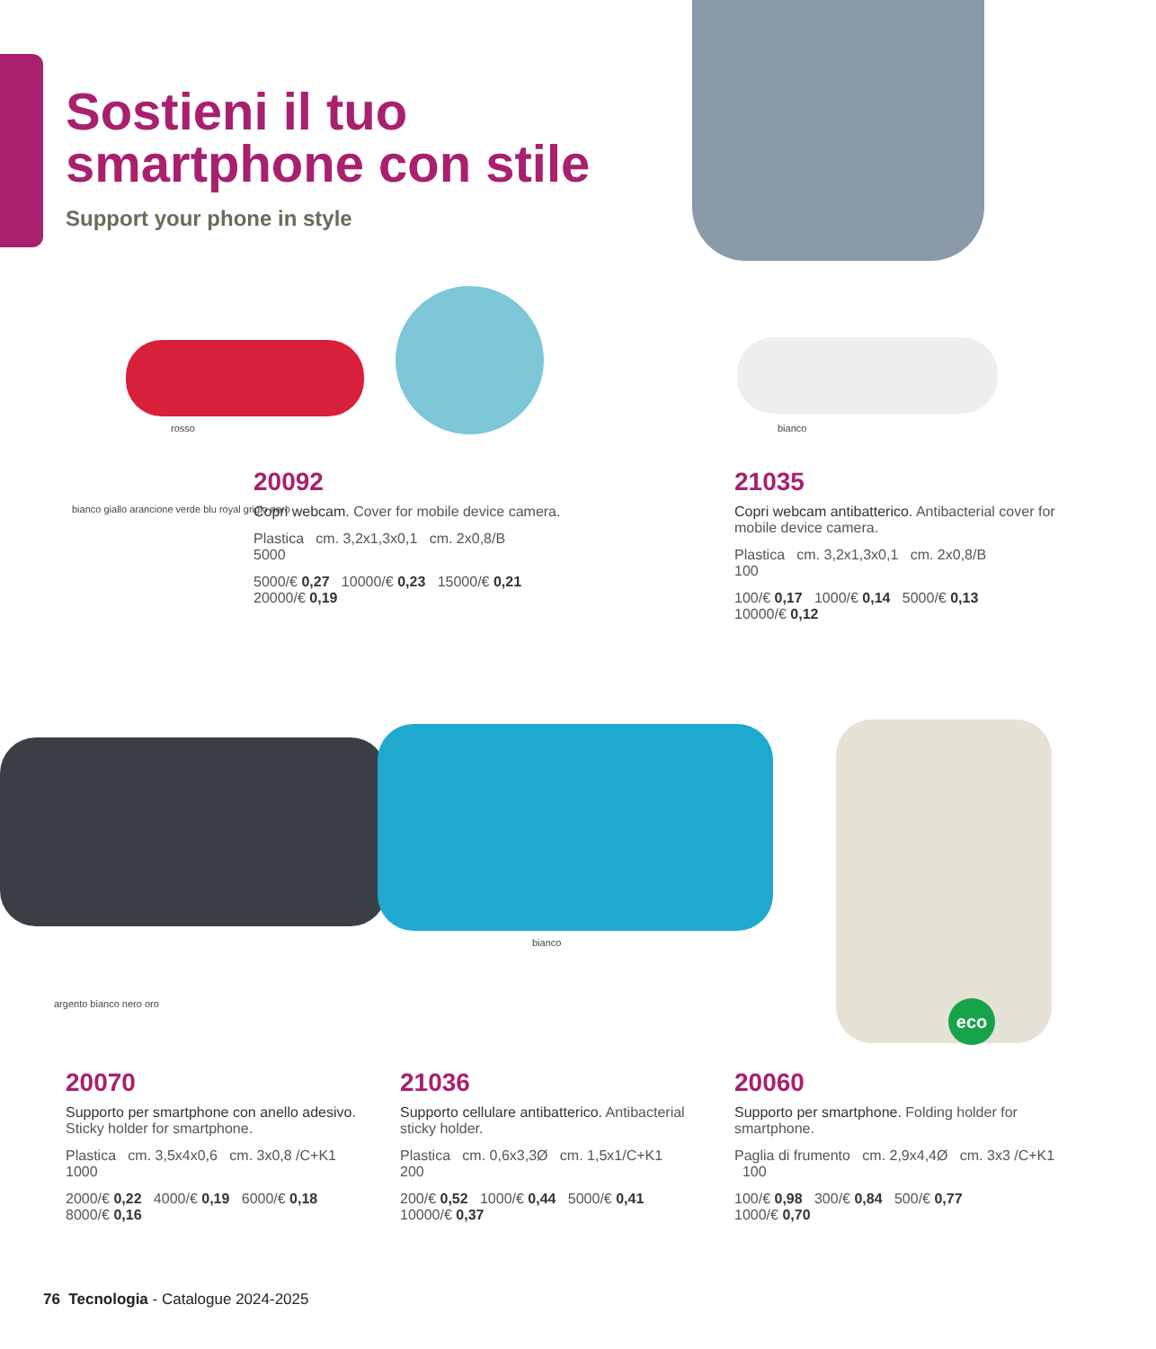Sostieni il tuo smartphone con stile
Support your phone in style
rosso bianco
bianco giallo arancione verde blu royal grigio nero
20092
Copri webcam. Cover for mobile device camera.
Plastica cm. 3,2x1,3x0,1 cm. 2x0,8/B
5000
5000/€ 0,27 10000/€ 0,23 15000/€ 0,21
20000/€ 0,19
21035
Copri webcam antibatterico. Antibacterial cover for mobile device camera.
Plastica cm. 3,2x1,3x0,1 cm. 2x0,8/B
100
100/€ 0,17 1000/€ 0,14 5000/€ 0,13
10000/€ 0,12
bianco
argento bianco nero oro eco
20070
Supporto per smartphone con anello adesivo. Sticky holder for smartphone.
Plastica cm. 3,5x4x0,6 cm. 3x0,8 /C+K1
1000
2000/€ 0,22 4000/€ 0,19 6000/€ 0,18
8000/€ 0,16
21036
Supporto cellulare antibatterico. Antibacterial sticky holder.
Plastica cm. 0,6x3,3Ø cm. 1,5x1/C+K1
200
200/€ 0,52 1000/€ 0,44 5000/€ 0,41
10000/€ 0,37
20060
Supporto per smartphone. Folding holder for smartphone.
Paglia di frumento cm. 2,9x4,4Ø cm. 3x3 /C+K1 100
100/€ 0,98 300/€ 0,84 500/€ 0,77
1000/€ 0,70
76 Tecnologia - Catalogue 2024-2025